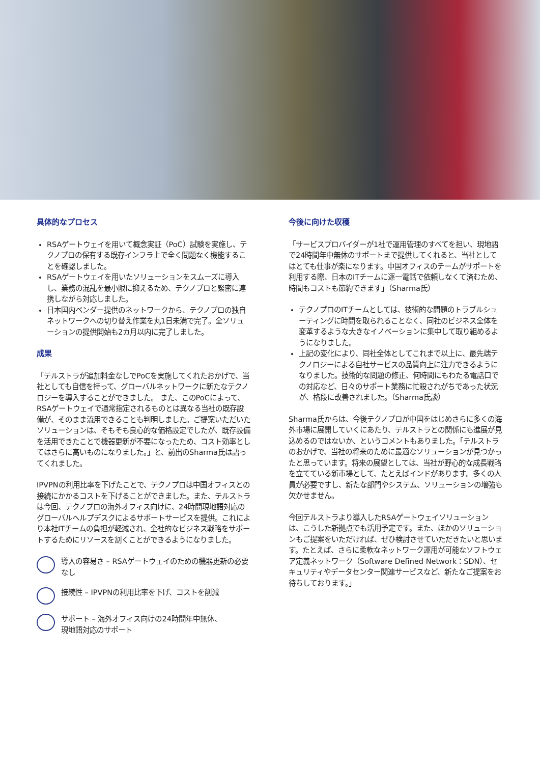具体的なプロセス
RSAゲートウェイを用いて概念実証（PoC）試験を実施し、テクノプロの保有する既存インフラ上で全く問題なく機能することを確認しました。
RSAゲートウェイを用いたソリューションをスムーズに導入し、業務の混乱を最小限に抑えるため、テクノプロと緊密に連携しながら対応しました。
日本国内ベンダー提供のネットワークから、テクノプロの独自ネットワークへの切り替え作業を丸1日未満で完了。全ソリューションの提供開始も2カ月以内に完了しました。
成果
「テルストラが追加料金なしでPoCを実施してくれたおかげで、当社としても自信を持って、グローバルネットワークに新たなテクノロジーを導入することができました。 また、このPoCによって、RSAゲートウェイで通常指定されるものとは異なる当社の既存設備が、そのまま流用できることも判明しました。ご提案いただいたソリューションは、そもそも良心的な価格設定でしたが、既存設備を活用できたことで機器更新が不要になったため、コスト効率としてはさらに高いものになりました。」と、前出のSharma氏は語ってくれました。
IPVPNの利用比率を下げたことで、テクノプロは中国オフィスとの接続にかかるコストを下げることができました。また、テルストラは今回、テクノプロの海外オフィス向けに、24時間現地語対応のグローバルヘルプデスクによるサポートサービスを提供。これにより本社ITチームの負担が軽減され、全社的なビジネス戦略をサポートするためにリソースを割くことができるようになりました。
導入の容易さ – RSAゲートウェイのための機器更新の必要なし
接続性 – IPVPNの利用比率を下げ、コストを削減
サポート – 海外オフィス向けの24時間年中無休、
現地語対応のサポート
今後に向けた収穫
「サービスプロバイダーが1社で運用管理のすべてを担い、現地語で24時間年中無休のサポートまで提供してくれると、当社としてはとても仕事が楽になります。中国オフィスのチームがサポートを利用する際、日本のITチームに逐一電話で依頼しなくて済むため、時間もコストも節約できます」（Sharma氏）
テクノプロのITチームとしては、技術的な問題のトラブルシューティングに時間を取られることなく、同社のビジネス全体を変革するような大きなイノベーションに集中して取り組めるようになりました。
上記の変化により、同社全体としてこれまで以上に、最先端テクノロジーによる自社サービスの品質向上に注力できるようになりました。技術的な問題の修正、何時間にもわたる電話口での対応など、日々のサポート業務に忙殺されがちであった状況が、格段に改善されました。（Sharma氏談）
Sharma氏からは、今後テクノプロが中国をはじめさらに多くの海外市場に展開していくにあたり、テルストラとの関係にも進展が見込めるのではないか、というコメントもありました。「テルストラのおかげで、当社の将来のために最適なソリューションが見つかったと思っています。将来の展望としては、当社が野心的な成長戦略を立てている新市場として、たとえばインドがあります。多くの人員が必要ですし、新たな部門やシステム、ソリューションの増強も欠かせません。
今回テルストラより導入したRSAゲートウェイソリューションは、こうした新拠点でも活用予定です。また、ほかのソリューションもご提案をいただければ、ぜひ検討させていただきたいと思います。たとえば、さらに柔軟なネットワーク運用が可能なソフトウェア定義ネットワーク（Software Defined Network：SDN）、セキュリティやデータセンター関連サービスなど、新たなご提案をお待ちしております。」